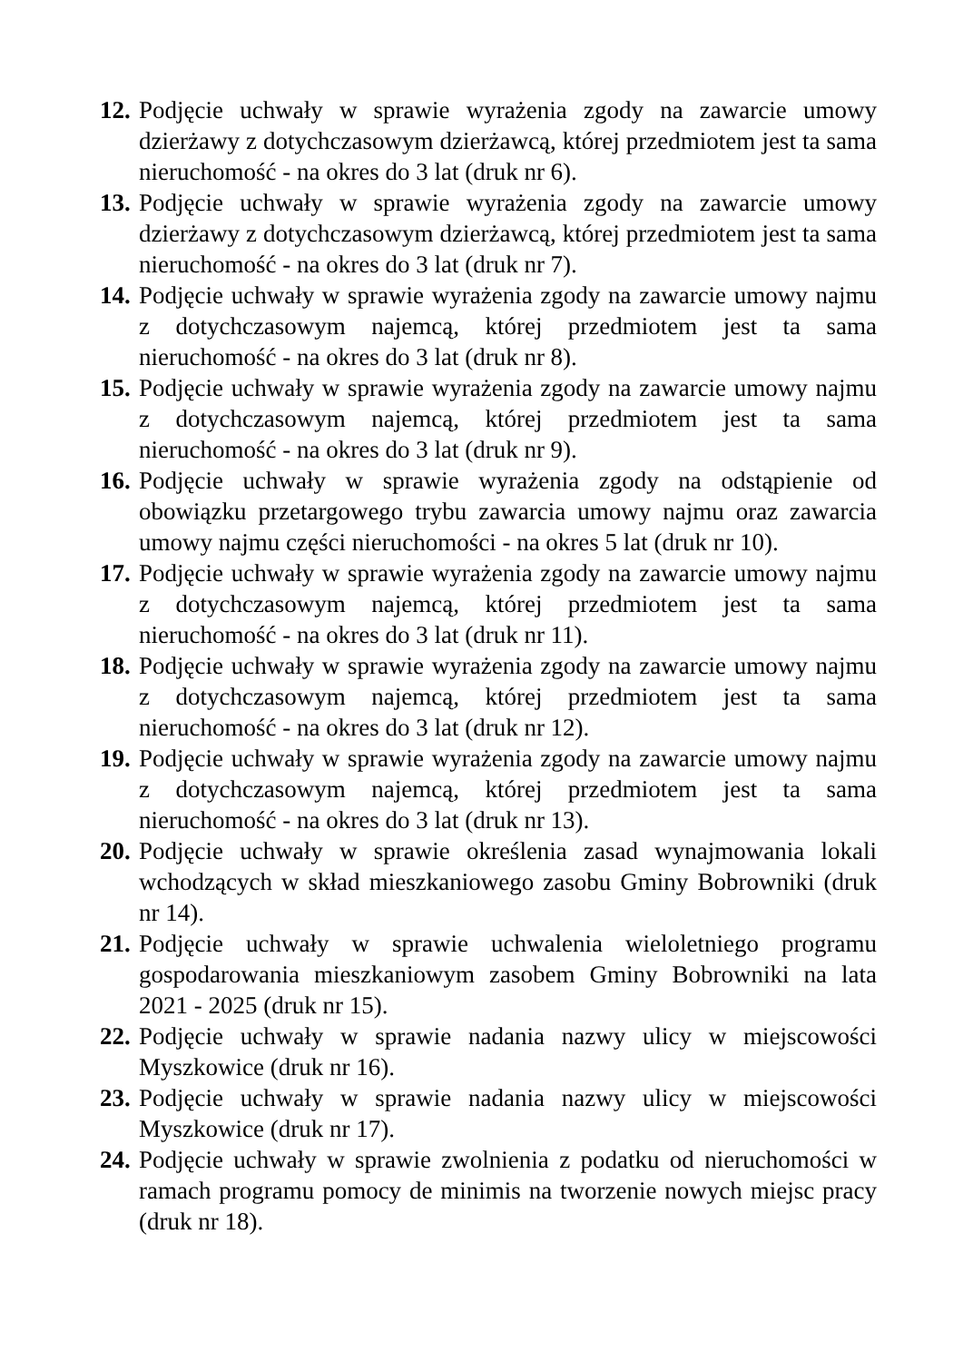12.
Podjęcie uchwały w sprawie wyrażenia zgody na zawarcie umowy dzierżawy z dotychczasowym dzierżawcą, której przedmiotem jest ta sama nieruchomość - na okres do 3 lat (druk nr 6).
13.
Podjęcie uchwały w sprawie wyrażenia zgody na zawarcie umowy dzierżawy z dotychczasowym dzierżawcą, której przedmiotem jest ta sama nieruchomość - na okres do 3 lat (druk nr 7).
14.
Podjęcie uchwały w sprawie wyrażenia zgody na zawarcie umowy najmu z dotychczasowym najemcą, której przedmiotem jest ta sama nieruchomość - na okres do 3 lat (druk nr 8).
15.
Podjęcie uchwały w sprawie wyrażenia zgody na zawarcie umowy najmu z dotychczasowym najemcą, której przedmiotem jest ta sama nieruchomość - na okres do 3 lat (druk nr 9).
16.
Podjęcie uchwały w sprawie wyrażenia zgody na odstąpienie od obowiązku przetargowego trybu zawarcia umowy najmu oraz zawarcia umowy najmu części nieruchomości - na okres 5 lat (druk nr 10).
17.
Podjęcie uchwały w sprawie wyrażenia zgody na zawarcie umowy najmu z dotychczasowym najemcą, której przedmiotem jest ta sama nieruchomość - na okres do 3 lat (druk nr 11).
18.
Podjęcie uchwały w sprawie wyrażenia zgody na zawarcie umowy najmu z dotychczasowym najemcą, której przedmiotem jest ta sama nieruchomość - na okres do 3 lat (druk nr 12).
19.
Podjęcie uchwały w sprawie wyrażenia zgody na zawarcie umowy najmu z dotychczasowym najemcą, której przedmiotem jest ta sama nieruchomość - na okres do 3 lat (druk nr 13).
20.
Podjęcie uchwały w sprawie określenia zasad wynajmowania lokali wchodzących w skład mieszkaniowego zasobu Gminy Bobrowniki (druk nr 14).
21.
Podjęcie uchwały w sprawie uchwalenia wieloletniego programu gospodarowania mieszkaniowym zasobem Gminy Bobrowniki na lata 2021 - 2025 (druk nr 15).
22.
Podjęcie uchwały w sprawie nadania nazwy ulicy w miejscowości Myszkowice (druk nr 16).
23.
Podjęcie uchwały w sprawie nadania nazwy ulicy w miejscowości Myszkowice (druk nr 17).
24.
Podjęcie uchwały w sprawie zwolnienia z podatku od nieruchomości w ramach programu pomocy de minimis na tworzenie nowych miejsc pracy (druk nr 18).